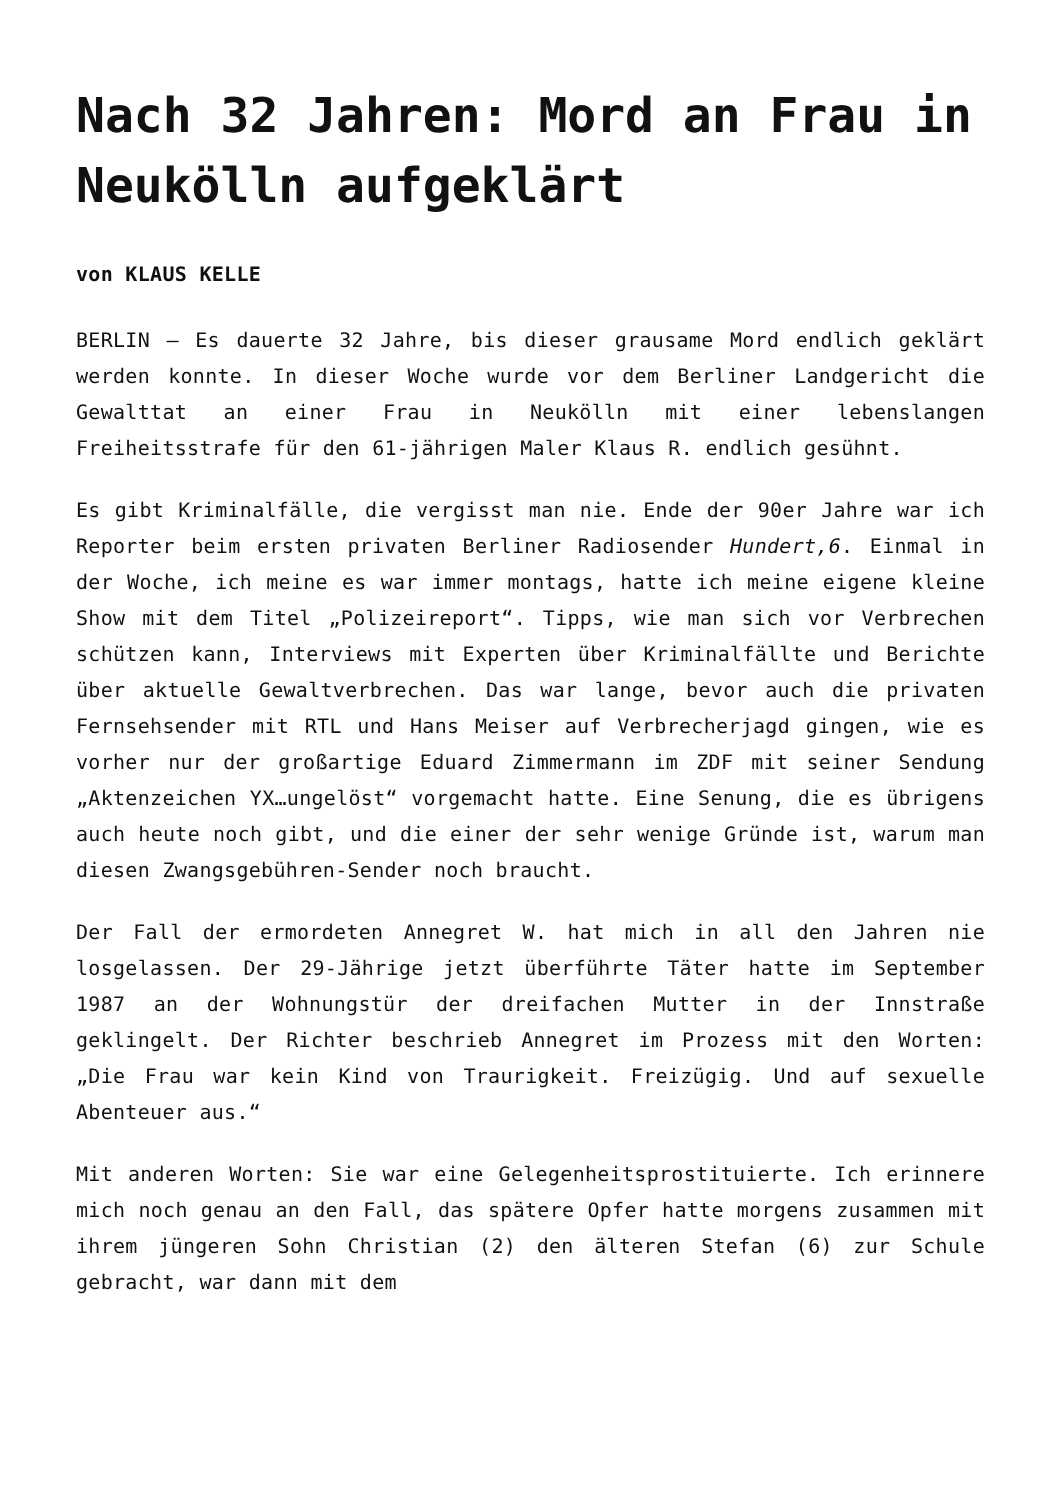Nach 32 Jahren: Mord an Frau in Neukölln aufgeklärt
von KLAUS KELLE
BERLIN – Es dauerte 32 Jahre, bis dieser grausame Mord endlich geklärt werden konnte. In dieser Woche wurde vor dem Berliner Landgericht die Gewalttat an einer Frau in Neukölln mit einer lebenslangen Freiheitsstrafe für den 61-jährigen Maler Klaus R. endlich gesühnt.
Es gibt Kriminalfälle, die vergisst man nie. Ende der 90er Jahre war ich Reporter beim ersten privaten Berliner Radiosender Hundert,6. Einmal in der Woche, ich meine es war immer montags, hatte ich meine eigene kleine Show mit dem Titel „Polizeireport“. Tipps, wie man sich vor Verbrechen schützen kann, Interviews mit Experten über Kriminalfällte und Berichte über aktuelle Gewaltverbrechen. Das war lange, bevor auch die privaten Fernsehsender mit RTL und Hans Meiser auf Verbrecherjagd gingen, wie es vorher nur der großartige Eduard Zimmermann im ZDF mit seiner Sendung „Aktenzeichen YX…ungelöst“ vorgemacht hatte. Eine Senung, die es übrigens auch heute noch gibt, und die einer der sehr wenige Gründe ist, warum man diesen Zwangsgebühren-Sender noch braucht.
Der Fall der ermordeten Annegret W. hat mich in all den Jahren nie losgelassen. Der 29-Jährige jetzt überführte Täter hatte im September 1987 an der Wohnungstür der dreifachen Mutter in der Innstraße geklingelt. Der Richter beschrieb Annegret im Prozess mit den Worten: „Die Frau war kein Kind von Traurigkeit. Freizügig. Und auf sexuelle Abenteuer aus.“
Mit anderen Worten: Sie war eine Gelegenheitsprostituierte. Ich erinnere mich noch genau an den Fall, das spätere Opfer hatte morgens zusammen mit ihrem jüngeren Sohn Christian (2) den älteren Stefan (6) zur Schule gebracht, war dann mit dem